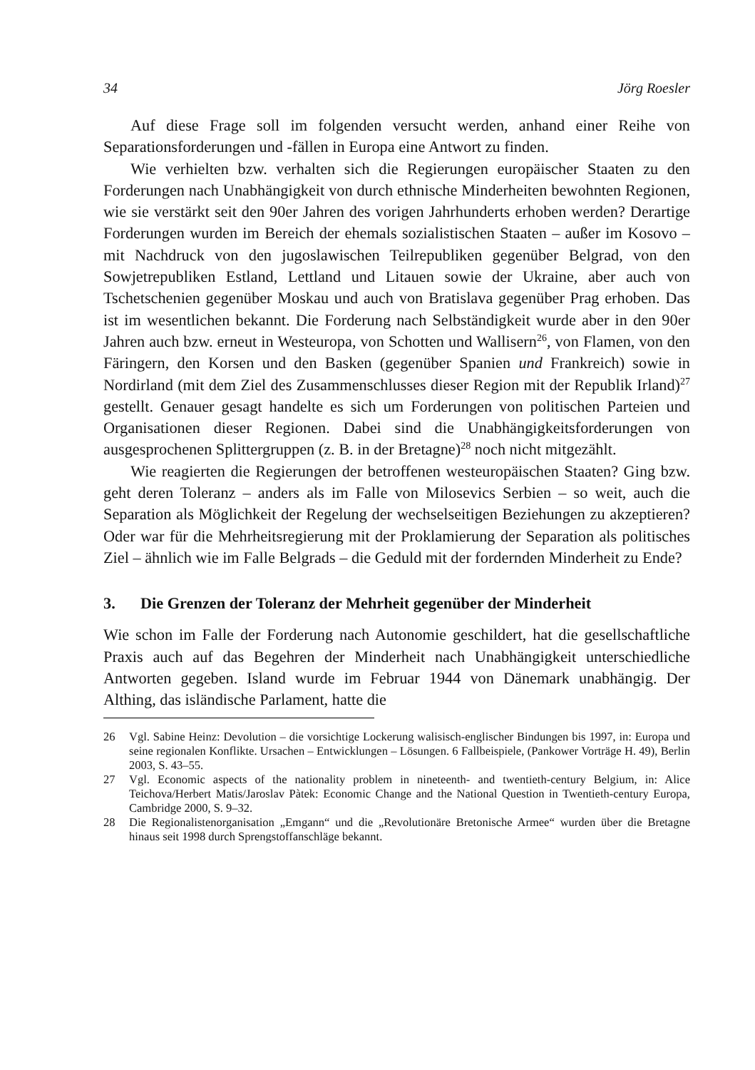34 Jörg Roesler
Auf diese Frage soll im folgenden versucht werden, anhand einer Reihe von Separationsforderungen und -fällen in Europa eine Antwort zu finden.
Wie verhielten bzw. verhalten sich die Regierungen europäischer Staaten zu den Forderungen nach Unabhängigkeit von durch ethnische Minderheiten bewohnten Regionen, wie sie verstärkt seit den 90er Jahren des vorigen Jahrhunderts erhoben werden? Derartige Forderungen wurden im Bereich der ehemals sozialistischen Staaten – außer im Kosovo – mit Nachdruck von den jugoslawischen Teilrepubliken gegenüber Belgrad, von den Sowjetrepubliken Estland, Lettland und Litauen sowie der Ukraine, aber auch von Tschetschenien gegenüber Moskau und auch von Bratislava gegenüber Prag erhoben. Das ist im wesentlichen bekannt. Die Forderung nach Selbständigkeit wurde aber in den 90er Jahren auch bzw. erneut in Westeuropa, von Schotten und Wallisern<sup>26</sup>, von Flamen, von den Färingern, den Korsen und den Basken (gegenüber Spanien und Frankreich) sowie in Nordirland (mit dem Ziel des Zusammenschlusses dieser Region mit der Republik Irland)<sup>27</sup> gestellt. Genauer gesagt handelte es sich um Forderungen von politischen Parteien und Organisationen dieser Regionen. Dabei sind die Unabhängigkeitsforderungen von ausgesprochenen Splittergruppen (z. B. in der Bretagne)<sup>28</sup> noch nicht mitgezählt.
Wie reagierten die Regierungen der betroffenen westeuropäischen Staaten? Ging bzw. geht deren Toleranz – anders als im Falle von Milosevics Serbien – so weit, auch die Separation als Möglichkeit der Regelung der wechselseitigen Beziehungen zu akzeptieren? Oder war für die Mehrheitsregierung mit der Proklamierung der Separation als politisches Ziel – ähnlich wie im Falle Belgrads – die Geduld mit der fordernden Minderheit zu Ende?
3. Die Grenzen der Toleranz der Mehrheit gegenüber der Minderheit
Wie schon im Falle der Forderung nach Autonomie geschildert, hat die gesellschaftliche Praxis auch auf das Begehren der Minderheit nach Unabhängigkeit unterschiedliche Antworten gegeben. Island wurde im Februar 1944 von Dänemark unabhängig. Der Althing, das isländische Parlament, hatte die
26 Vgl. Sabine Heinz: Devolution – die vorsichtige Lockerung walisisch-englischer Bindungen bis 1997, in: Europa und seine regionalen Konflikte. Ursachen – Entwicklungen – Lösungen. 6 Fallbeispiele, (Pankower Vorträge H. 49), Berlin 2003, S. 43–55.
27 Vgl. Economic aspects of the nationality problem in nineteenth- and twentieth-century Belgium, in: Alice Teichova/Herbert Matis/Jaroslav Pàtek: Economic Change and the National Question in Twentieth-century Europa, Cambridge 2000, S. 9–32.
28 Die Regionalistenorganisation „Emgann“ und die „Revolutionäre Bretonische Armee“ wurden über die Bretagne hinaus seit 1998 durch Sprengstoffanschläge bekannt.